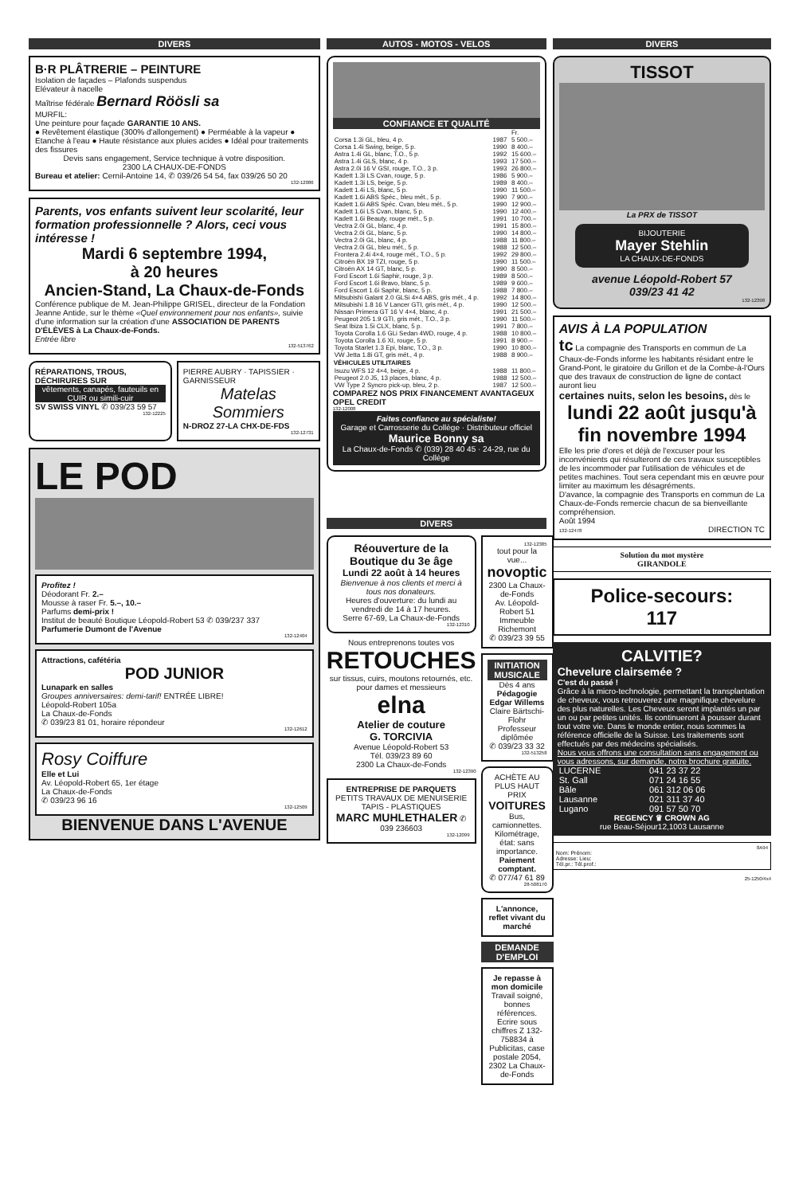DIVERS
B·R PLÂTRERIE – PEINTURE
Isolation de façades – Plafonds suspendus
Elévateur à nacelle
Maîtrise fédérale Bernard Röösli sa
MURFIL:
Une peinture pour façade GARANTIE 10 ANS.
● Revêtement élastique (300% d'allongement) ● Perméable à la vapeur ● Etanche à l'eau ● Haute résistance aux pluies acides ● Idéal pour traitements des fissures
Devis sans engagement, Service technique à votre disposition.
2300 LA CHAUX-DE-FONDS
Bureau et atelier: Cernil-Antoine 14, ✆ 039/26 54 54, fax 039/26 50 20
132-12086
Parents, vos enfants suivent leur scolarité, leur formation professionnelle ? Alors, ceci vous intéresse !
Mardi 6 septembre 1994,
à 20 heures
Ancien-Stand, La Chaux-de-Fonds
Conférence publique de M. Jean-Philippe GRISEL, directeur de la Fondation Jeanne Antide, sur le thème «Quel environnement pour nos enfants», suivie d'une information sur la création d'une ASSOCIATION DE PARENTS D'ÉLÈVES à La Chaux-de-Fonds.
Entrée libre
132-513762
RÉPARATIONS, TROUS, DÉCHIRURES SUR
vêtements, canapés, fauteuils en CUIR ou simili-cuir
SV SWISS VINYL ✆ 039/23 59 57
132-12225
PIERRE AUBRY · TAPISSIER · GARNISSEUR
Matelas Sommiers
N-DROZ 27-LA CHX-DE-FDS
132-12731
LE POD
Profitez !
Déodorant Fr. 2.–
Mousse à raser Fr. 5.–, 10.–
Parfums demi-prix !
Institut de beauté Boutique Léopold-Robert 53 ✆ 039/237 337
Parfumerie Dumont de l'Avenue
132-12404
Attractions, cafétéria
POD JUNIOR
Lunapark en salles
Groupes anniversaires: demi-tarif! ENTRÉE LIBRE!
Léopold-Robert 105a
La Chaux-de-Fonds
✆ 039/23 81 01, horaire répondeur
132-12612
Rosy Coiffure
Elle et Lui
Av. Léopold-Robert 65, 1er étage
La Chaux-de-Fonds
✆ 039/23 96 16
132-12509
BIENVENUE DANS L'AVENUE
AUTOS - MOTOS - VELOS
CONFIANCE ET QUALITÉ
| | | Fr. |
| Corsa 1.3i GL, bleu, 4 p. | 1987 | 5 500.– |
| Corsa 1.4i Swing, beige, 5 p. | 1990 | 8 400.– |
| Astra 1.4i GL, blanc, T.O., 5 p. | 1992 | 15 600.– |
| Astra 1.4i GLS, blanc, 4 p. | 1993 | 17 500.– |
| Astra 2.0i 16 V GSI, rouge, T.O., 3 p. | 1993 | 26 800.– |
| Kadett 1.3i LS Cvan, rouge, 5 p. | 1986 | 5 900.– |
| Kadett 1.3i LS, beige, 5 p. | 1989 | 8 400.– |
| Kadett 1.4i LS, blanc, 5 p. | 1990 | 11 500.– |
| Kadett 1.6i ABS Spéc., bleu mét., 5 p. | 1990 | 7 900.– |
| Kadett 1.6i ABS Spéc. Cvan, bleu mét., 5 p. | 1990 | 12 900.– |
| Kadett 1.6i LS Cvan, blanc, 5 p. | 1990 | 12 400.– |
| Kadett 1.6i Beauty, rouge mét., 5 p. | 1991 | 10 700.– |
| Vectra 2.0i GL, blanc, 4 p. | 1991 | 15 800.– |
| Vectra 2.0i GL, blanc, 5 p. | 1990 | 14 800.– |
| Vectra 2.0i GL, blanc, 4 p. | 1988 | 11 800.– |
| Vectra 2.0i GL, bleu mét., 5 p. | 1988 | 12 500.– |
| Frontera 2.4i 4×4, rouge mét., T.O., 5 p. | 1992 | 29 800.– |
| Citroën BX 19 TZI, rouge, 5 p. | 1990 | 11 500.– |
| Citroën AX 14 GT, blanc, 5 p. | 1990 | 8 500.– |
| Ford Escort 1.6i Saphir, rouge, 3 p. | 1989 | 8 500.– |
| Ford Escort 1.6i Bravo, blanc, 5 p. | 1989 | 9 600.– |
| Ford Escort 1.6i Saphir, blanc, 5 p. | 1988 | 7 800.– |
| Mitsubishi Galant 2.0 GLSi 4×4 ABS, gris mét., 4 p. | 1992 | 14 800.– |
| Mitsubishi 1.8 16 V Lancer GTI, gris mét., 4 p. | 1990 | 12 500.– |
| Nissan Primera GT 16 V 4×4, blanc, 4 p. | 1991 | 21 500.– |
| Peugeot 205 1.9 GTI, gris mét., T.O., 3 p. | 1990 | 11 500.– |
| Seat Ibiza 1.5i CLX, blanc, 5 p. | 1991 | 7 800.– |
| Toyota Corolla 1.6 GLi Sedan 4WD, rouge, 4 p. | 1988 | 10 800.– |
| Toyota Corolla 1.6 XI, rouge, 5 p. | 1991 | 8 900.– |
| Toyota Starlet 1.3 Epi, blanc, T.O., 3 p. | 1990 | 10 800.– |
| VW Jetta 1.8i GT, gris mét., 4 p. | 1988 | 8 900.– |
| VÉHICULES UTILITAIRES | | |
| Isuzu WFS 12 4×4, beige, 4 p. | 1988 | 11 800.– |
| Peugeot 2.0 J5, 13 places, blanc, 4 p. | 1988 | 12 500.– |
| VW Type 2 Syncro pick-up, bleu, 2 p. | 1987 | 12 500.– |
COMPAREZ NOS PRIX FINANCEMENT AVANTAGEUX OPEL CREDIT
132-12008
Faites confiance au spécialiste!
Garage et Carrosserie du Collège · Distributeur officiel
Maurice Bonny sa
La Chaux-de-Fonds ✆ (039) 28 40 45 · 24-29, rue du Collège
DIVERS
Réouverture de la Boutique du 3e âge
Lundi 22 août à 14 heures
Bienvenue à nos clients et merci à tous nos donateurs.
Heures d'ouverture: du lundi au vendredi de 14 à 17 heures.
Serre 67-69, La Chaux-de-Fonds
132-12310
Nous entreprenons toutes vos
RETOUCHES
sur tissus, cuirs, moutons retournés, etc. pour dames et messieurs
elna
Atelier de couture
G. TORCIVIA
Avenue Léopold-Robert 53
Tél. 039/23 89 60
2300 La Chaux-de-Fonds
132-12390
ENTREPRISE DE PARQUETS
PETITS TRAVAUX DE MENUISERIE
TAPIS - PLASTIQUES
MARC MUHLETHALER ✆ 039 236603
132-12099
132-12385
tout pour la vue...
novoptic
2300 La Chaux-de-Fonds
Av. Léopold-Robert 51
Immeuble Richemont
✆ 039/23 39 55
INITIATION MUSICALE
Dès 4 ans
Pédagogie Edgar Willems
Claire Bärtschi-Flohr
Professeur diplômée
✆ 039/23 33 32
132-513258
ACHÈTE AU PLUS HAUT PRIX
VOITURES
Bus, camionnettes. Kilométrage, état: sans importance.
Paiement comptant.
✆ 077/47 61 89
28-508170
L'annonce, reflet vivant du marché
DEMANDE D'EMPLOI
Je repasse à mon domicile
Travail soigné, bonnes références. Ecrire sous chiffres Z 132-758834 à Publicitas, case postale 2054, 2302 La Chaux-de-Fonds
DIVERS
TISSOT
La PRX de TISSOT
BIJOUTERIE
Mayer Stehlin
LA CHAUX-DE-FONDS
avenue Léopold-Robert 57
039/23 41 42
132-12398
AVIS À LA POPULATION
tc La compagnie des Transports en commun de La Chaux-de-Fonds informe les habitants résidant entre le Grand-Pont, le giratoire du Grillon et de la Combe-à-l'Ours que des travaux de construction de ligne de contact auront lieu
certaines nuits, selon les besoins, dès le
lundi 22 août jusqu'à fin novembre 1994
Elle les prie d'ores et déjà de l'excuser pour les inconvénients qui résulteront de ces travaux susceptibles de les incommoder par l'utilisation de véhicules et de petites machines. Tout sera cependant mis en œuvre pour limiter au maximum les désagréments.
D'avance, la compagnie des Transports en commun de La Chaux-de-Fonds remercie chacun de sa bienveillante compréhension.
Août 1994
132-12478 DIRECTION TC
Solution du mot mystère
GIRANDOLE
Police-secours:
117
CALVITIE?
Chevelure clairsemée ?
C'est du passé !
Grâce à la micro-technologie, permettant la transplantation de cheveux, vous retrouverez une magnifique chevelure des plus naturelles. Les Cheveux seront implantés un par un ou par petites unités. Ils continueront à pousser durant tout votre vie. Dans le monde entier, nous sommes la référence officielle de la Suisse. Les traitements sont effectués par des médecins spécialisés.
Nous vous offrons une consultation sans engagement ou vous adressons, sur demande, notre brochure gratuite.
| LUCERNE | 041 23 37 22 |
| St. Gall | 071 24 16 55 |
| Bâle | 061 312 06 06 |
| Lausanne | 021 311 37 40 |
| Lugano | 091 57 50 70 |
REGENCY ♛ CROWN AG
rue Beau-Séjour12,1003 Lausanne
8A94
Nom: Prénom:
Adresse: Lieu:
Tél.pr.: Tél.prof.:
25-1250/4x4